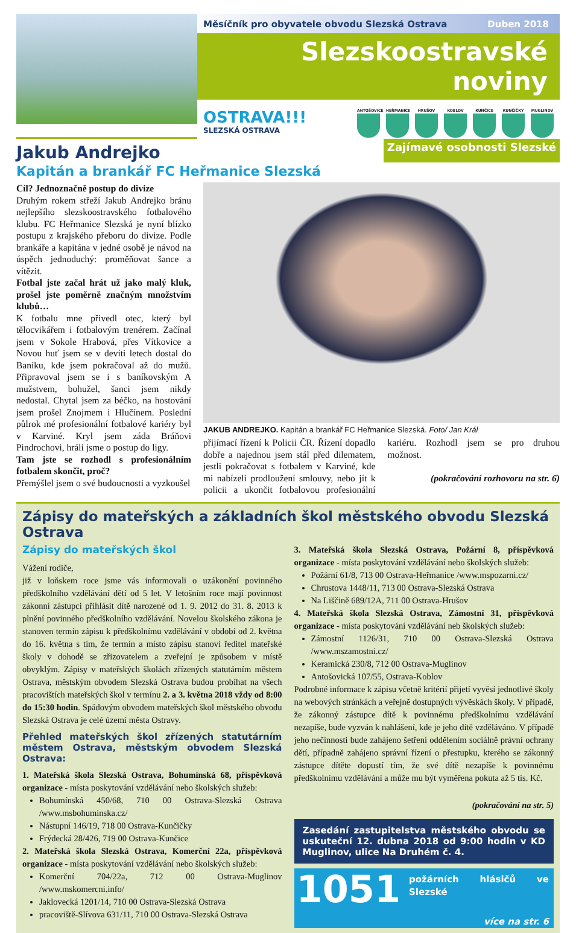Měsíčník pro obyvatele obvodu Slezská Ostrava Duben 2018
Slezskoostravské noviny
OSTRAVA!!!
SLEZSKÁ OSTRAVA
ANTOŠOVICE HEŘMANICE HRUŠOV KOBLOV KUNČICE KUNČIČKY MUGLINOV
Jakub Andrejko
Zajímavé osobnosti Slezské
Kapitán a brankář FC Heřmanice Slezská
Cíl? Jednoznačně postup do divize
Druhým rokem střeží Jakub Andrejko bránu nejlepšího slezskoostravského fotbalového klubu. FC Heřmanice Slezská je nyní blízko postupu z krajského přeboru do divize. Podle brankáře a kapitána v jedné osobě je návod na úspěch jednoduchý: proměňovat šance a vítězit.
Fotbal jste začal hrát už jako malý kluk, prošel jste poměrně značným množstvím klubů…
K fotbalu mne přivedl otec, který byl tělocvikářem i fotbalovým trenérem. Začínal jsem v Sokole Hrabová, přes Vítkovice a Novou huť jsem se v devíti letech dostal do Baníku, kde jsem pokračoval až do mužů. Připravoval jsem se i s baníkovským A mužstvem, bohužel, šanci jsem nikdy nedostal. Chytal jsem za béčko, na hostování jsem prošel Znojmem i Hlučínem. Poslední půlrok mé profesionální fotbalové kariéry byl v Karviné. Kryl jsem záda Bráňovi Pindrochovi, hráli jsme o postup do ligy.
Tam jste se rozhodl s profesionálním fotbalem skončit, proč?
Přemýšlel jsem o své budoucnosti a vyzkoušel
JAKUB ANDREJKO. Kapitán a brankář FC Heřmanice Slezská. Foto/ Jan Král
přijímací řízení k Policii ČR. Řízení dopadlo dobře a najednou jsem stál před dilematem, jestli pokračovat s fotbalem v Karviné, kde mi nabízeli prodloužení smlouvy, nebo jít k policii a ukončit fotbalovou profesionální kariéru. Rozhodl jsem se pro druhou možnost.
(pokračování rozhovoru na str. 6)
Zápisy do mateřských a základních škol městského obvodu Slezská Ostrava
Zápisy do mateřských škol
Vážení rodiče,
již v loňskem roce jsme vás informovali o uzákonění povinného předškolního vzdělávání dětí od 5 let. V letošním roce mají povinnost zákonní zástupci přihlásit dítě narozené od 1. 9. 2012 do 31. 8. 2013 k plnění povinného předškolního vzdělávání. Novelou školského zákona je stanoven termín zápisu k předškolnímu vzdělávání v období od 2. května do 16. května s tím, že termín a místo zápisu stanoví ředitel mateřské školy v dohodě se zřizovatelem a zveřejní je způsobem v místě obvyklým. Zápisy v mateřských školách zřízených statutárním městem Ostrava, městským obvodem Slezská Ostrava budou probíhat na všech pracovištích mateřských škol v termínu 2. a 3. května 2018 vždy od 8:00 do 15:30 hodin. Spádovým obvodem mateřských škol městského obvodu Slezská Ostrava je celé území města Ostravy.
Přehled mateřských škol zřízených statutárním městem Ostrava, městským obvodem Slezská Ostrava:
1. Mateřská škola Slezská Ostrava, Bohumínská 68, příspěvková organizace - místa poskytování vzdělávání nebo školských služeb:
Bohumínská 450/68, 710 00 Ostrava-Slezská Ostrava /www.msbohuminska.cz/
Nástupní 146/19, 718 00 Ostrava-Kunčičky
Frýdecká 28/426, 719 00 Ostrava-Kunčice
2. Mateřská škola Slezská Ostrava, Komerční 22a, příspěvková organizace - místa poskytování vzdělávání nebo školských služeb:
Komerční 704/22a, 712 00 Ostrava-Muglinov /www.mskomercni.info/
Jaklovecká 1201/14, 710 00 Ostrava-Slezská Ostrava
pracoviště-Slívova 631/11, 710 00 Ostrava-Slezská Ostrava
3. Mateřská škola Slezská Ostrava, Požární 8, příspěvková organizace - místa poskytování vzdělávání nebo školských služeb:
Požární 61/8, 713 00 Ostrava-Heřmanice /www.mspozarni.cz/
Chrustova 1448/11, 713 00 Ostrava-Slezská Ostrava
Na Liščině 689/12A, 711 00 Ostrava-Hrušov
4. Mateřská škola Slezská Ostrava, Zámostní 31, příspěvková organizace - místa poskytování vzdělávání neb školských služeb:
Zámostní 1126/31, 710 00 Ostrava-Slezská Ostrava /www.mszamostni.cz/
Keramická 230/8, 712 00 Ostrava-Muglinov
Antošovická 107/55, Ostrava-Koblov
Podrobné informace k zápisu včetně kritérií přijetí vyvěsí jednotlivé školy na webových stránkách a veřejně dostupných vývěskách školy. V případě, že zákonný zástupce dítě k povinnému předškolnímu vzdělávání nezapíše, bude vyzván k nahlášení, kde je jeho dítě vzděláváno. V případě jeho nečinnosti bude zahájeno šetření oddělením sociálně právní ochrany dětí, případně zahájeno správní řízení o přestupku, kterého se zákonný zástupce dítěte dopustí tím, že své dítě nezapíše k povinnému předškolnímu vzdělávání a může mu být vyměřena pokuta až 5 tis. Kč.
(pokračování na str. 5)
Zasedání zastupitelstva městského obvodu se uskuteční 12. dubna 2018 od 9:00 hodin v KD Muglinov, ulice Na Druhém č. 4.
1051
požárních hlásičů ve Slezské
více na str. 6